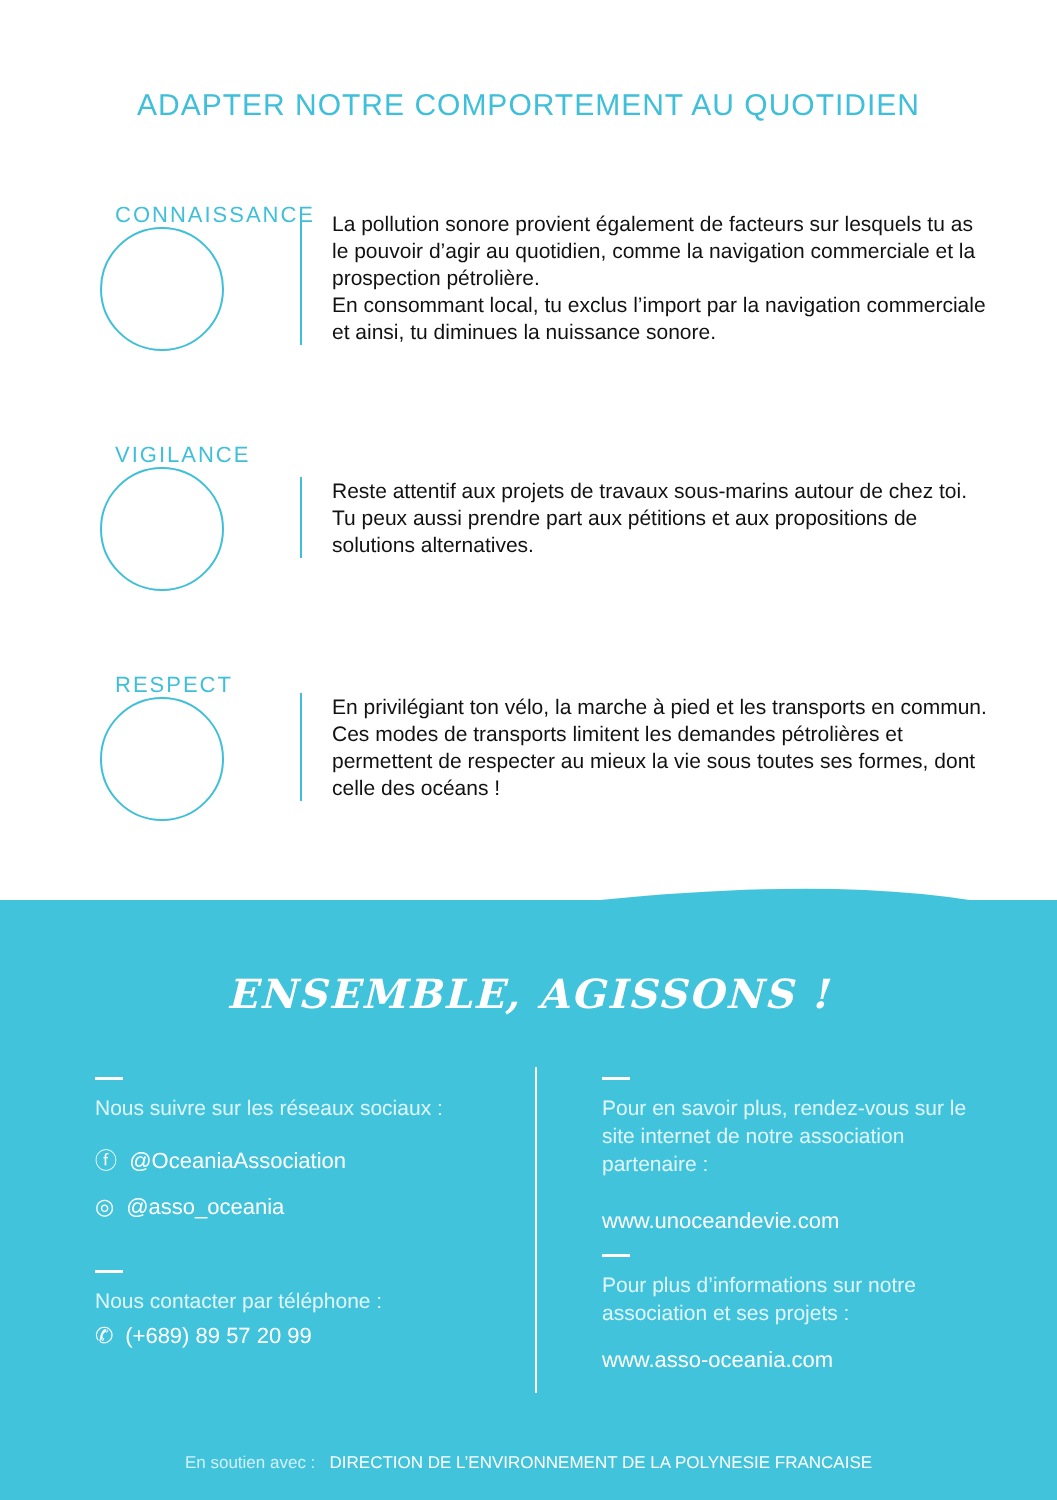ADAPTER NOTRE COMPORTEMENT AU QUOTIDIEN
CONNAISSANCE
La pollution sonore provient également de facteurs sur lesquels tu as le pouvoir d’agir au quotidien, comme la navigation commerciale et la prospection pétrolière.
En consommant local, tu exclus l’import par la navigation commerciale et ainsi, tu diminues la nuissance sonore.
VIGILANCE
Reste attentif aux projets de travaux sous-marins autour de chez toi. Tu peux aussi prendre part aux pétitions et aux propositions de solutions alternatives.
RESPECT
En privilégiant ton vélo, la marche à pied et les transports en commun. Ces modes de transports limitent les demandes pétrolières et permettent de respecter au mieux la vie sous toutes ses formes, dont celle des océans !
ENSEMBLE, AGISSONS !
Nous suivre sur les réseaux sociaux :
ⓕ @OceaniaAssociation
◎ @asso_oceania
Nous contacter par téléphone :
✆ (+689) 89 57 20 99
Pour en savoir plus, rendez-vous sur le site internet de notre association partenaire :
www.unoceandevie.com
Pour plus d’informations sur notre association et ses projets :
www.asso-oceania.com
En soutien avec : DIRECTION DE L’ENVIRONNEMENT DE LA POLYNESIE FRANCAISE